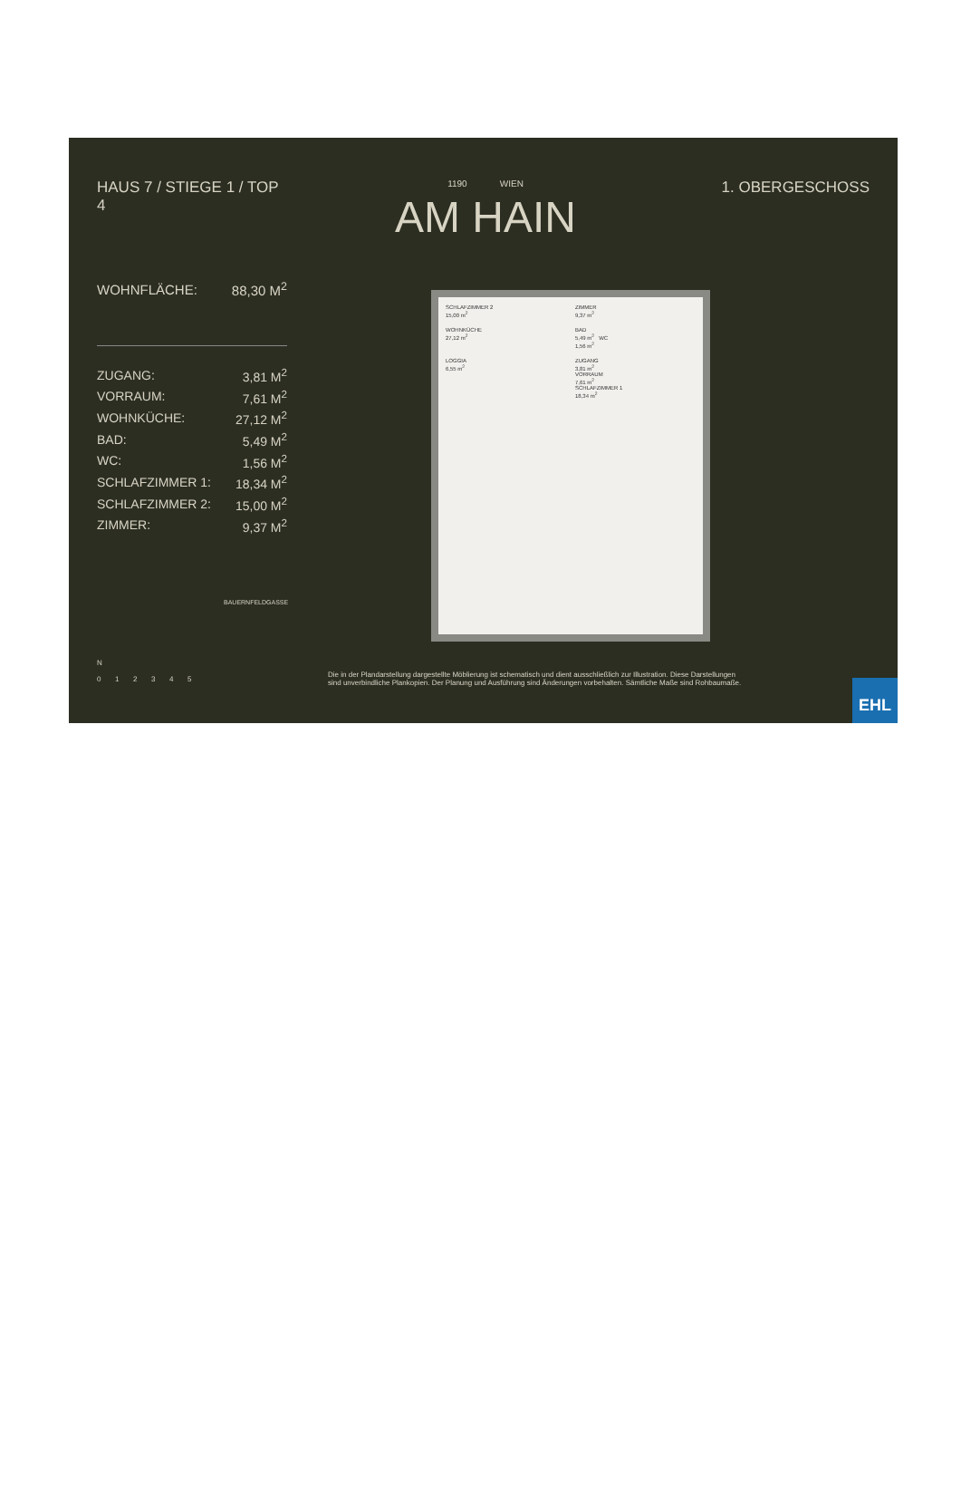HAUS 7 / STIEGE 1 / TOP 4
| WOHNFLÄCHE: | 88,30 M<sup>2</sup> |
| ZUGANG: | 3,81 M<sup>2</sup> |
| VORRAUM: | 7,61 M<sup>2</sup> |
| WOHNKÜCHE: | 27,12 M<sup>2</sup> |
| BAD: | 5,49 M<sup>2</sup> |
| WC: | 1,56 M<sup>2</sup> |
| SCHLAFZIMMER 1: | 18,34 M<sup>2</sup> |
| SCHLAFZIMMER 2: | 15,00 M<sup>2</sup> |
| ZIMMER: | 9,37 M<sup>2</sup> |
BAUERNFELDGASSE
1190 WIEN
AM HAIN
1. OBERGESCHOSS
SCHLAFZIMMER 2
15,00 m<sup>2</sup>
ZIMMER
9,37 m<sup>2</sup>
WOHNKÜCHE
27,12 m<sup>2</sup>
BAD
5,49 m<sup>2</sup> WC
1,56 m<sup>2</sup>
LOGGIA
6,55 m<sup>2</sup>
ZUGANG
3,81 m<sup>2</sup>
VORRAUM
7,61 m<sup>2</sup>
SCHLAFZIMMER 1
18,34 m<sup>2</sup>
N
0 1 2 3 4 5
Die in der Plandarstellung dargestellte Möblierung ist schematisch und dient ausschließlich zur Illustration. Diese Darstellungen sind unverbindliche Plankopien. Der Planung und Ausführung sind Änderungen vorbehalten. Sämtliche Maße sind Rohbaumaße.
EHL